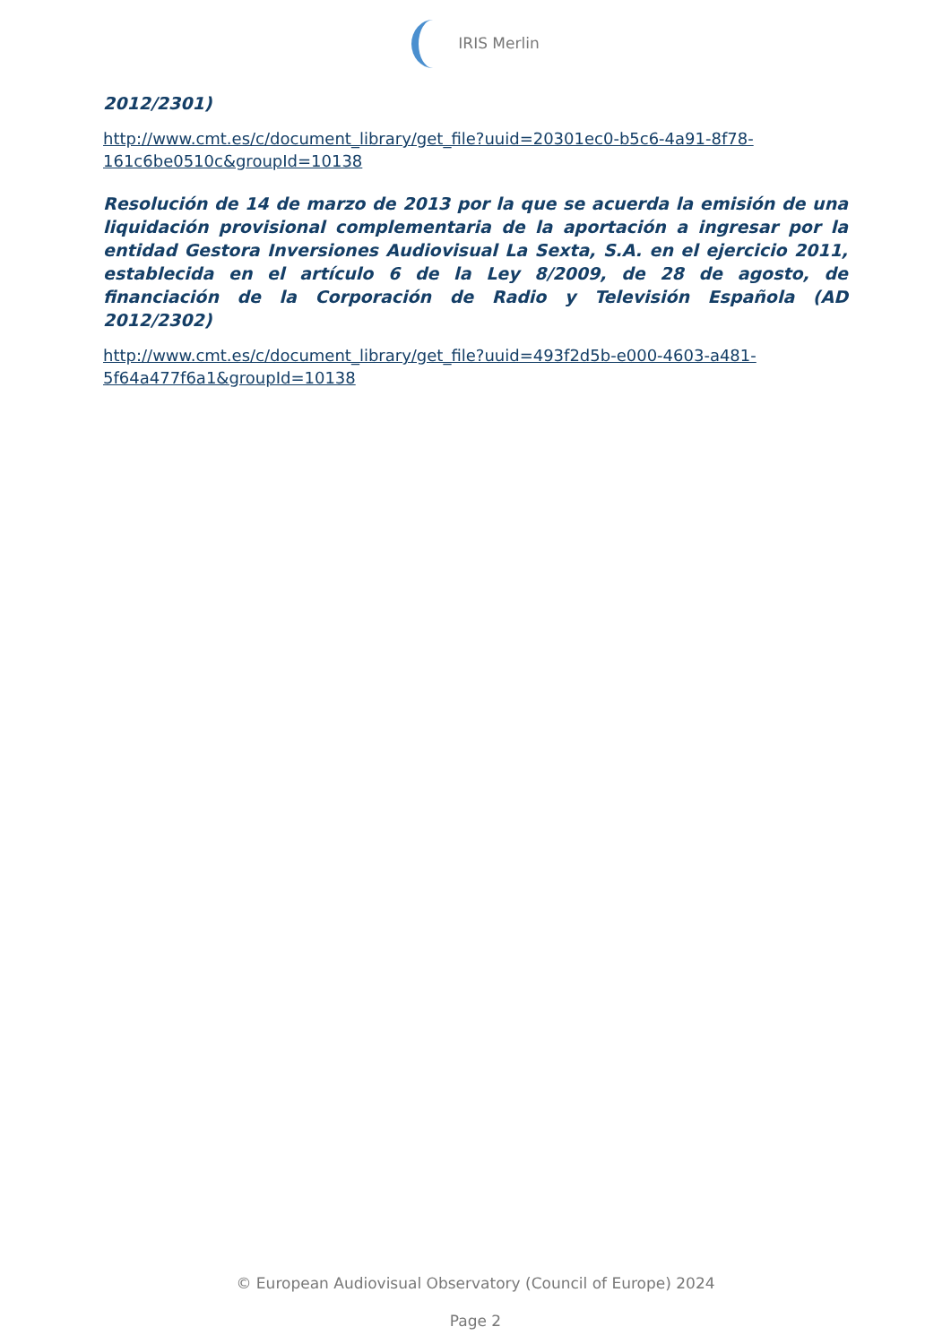IRIS Merlin
2012/2301)
http://www.cmt.es/c/document_library/get_file?uuid=20301ec0-b5c6-4a91-8f78-161c6be0510c&groupId=10138
Resolución de 14 de marzo de 2013 por la que se acuerda la emisión de una liquidación provisional complementaria de la aportación a ingresar por la entidad Gestora Inversiones Audiovisual La Sexta, S.A. en el ejercicio 2011, establecida en el artículo 6 de la Ley 8/2009, de 28 de agosto, de financiación de la Corporación de Radio y Televisión Española (AD 2012/2302)
http://www.cmt.es/c/document_library/get_file?uuid=493f2d5b-e000-4603-a481-5f64a477f6a1&groupId=10138
© European Audiovisual Observatory (Council of Europe) 2024
Page 2